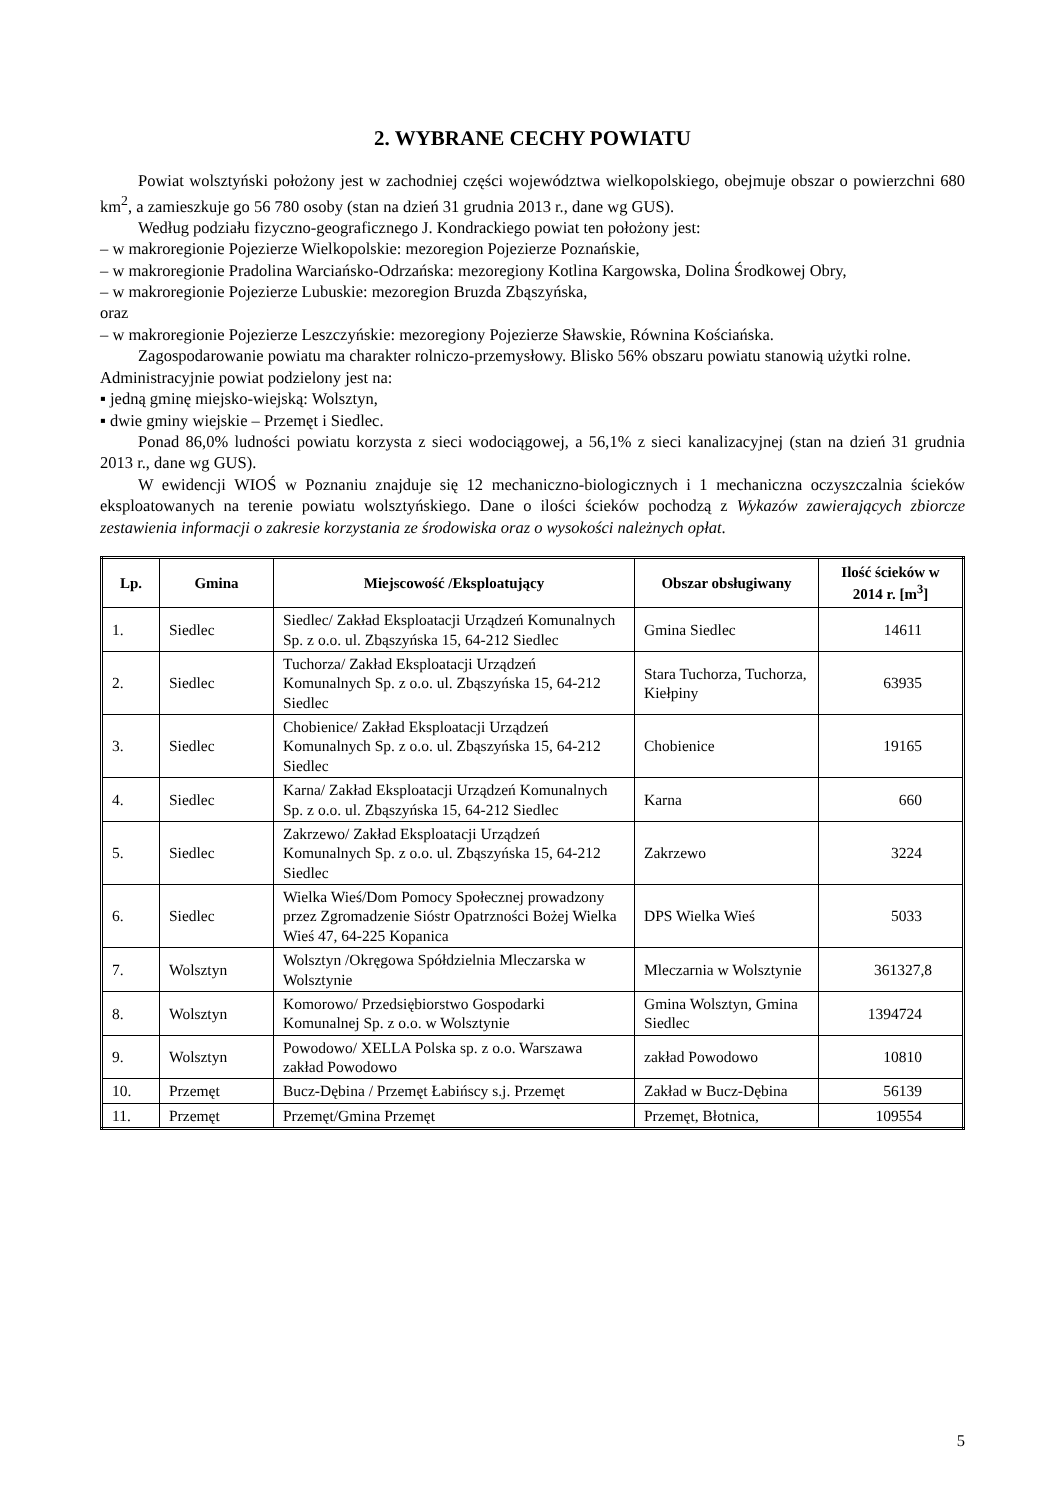2. WYBRANE CECHY POWIATU
Powiat wolsztyński położony jest w zachodniej części województwa wielkopolskiego, obejmuje obszar o powierzchni 680 km<sup>2</sup>, a zamieszkuje go 56 780 osoby (stan na dzień 31 grudnia 2013 r., dane wg GUS).
Według podziału fizyczno-geograficznego J. Kondrackiego powiat ten położony jest:
– w makroregionie Pojezierze Wielkopolskie: mezoregion Pojezierze Poznańskie,
– w makroregionie Pradolina Warciańsko-Odrzańska: mezoregiony Kotlina Kargowska, Dolina Środkowej Obry,
– w makroregionie Pojezierze Lubuskie: mezoregion Bruzda Zbąszyńska,
oraz
– w makroregionie Pojezierze Leszczyńskie: mezoregiony Pojezierze Sławskie, Równina Kościańska.
Zagospodarowanie powiatu ma charakter rolniczo-przemysłowy. Blisko 56% obszaru powiatu stanowią użytki rolne.
Administracyjnie powiat podzielony jest na:
▪ jedną gminę miejsko-wiejską: Wolsztyn,
▪ dwie gminy wiejskie – Przemęt i Siedlec.
Ponad 86,0% ludności powiatu korzysta z sieci wodociągowej, a 56,1% z sieci kanalizacyjnej (stan na dzień 31 grudnia 2013 r., dane wg GUS).
W ewidencji WIOŚ w Poznaniu znajduje się 12 mechaniczno-biologicznych i 1 mechaniczna oczyszczalnia ścieków eksploatowanych na terenie powiatu wolsztyńskiego. Dane o ilości ścieków pochodzą z Wykazów zawierających zbiorcze zestawienia informacji o zakresie korzystania ze środowiska oraz o wysokości należnych opłat.
| Lp. | Gmina | Miejscowość /Eksploatujący | Obszar obsługiwany | Ilość ścieków w 2014 r. [m<sup>3</sup>] |
| --- | --- | --- | --- | --- |
| 1. | Siedlec | Siedlec/ Zakład Eksploatacji Urządzeń Komunalnych Sp. z o.o. ul. Zbąszyńska 15, 64-212 Siedlec | Gmina Siedlec | 14611 |
| 2. | Siedlec | Tuchorza/ Zakład Eksploatacji Urządzeń Komunalnych Sp. z o.o. ul. Zbąszyńska 15, 64-212 Siedlec | Stara Tuchorza, Tuchorza, Kiełpiny | 63935 |
| 3. | Siedlec | Chobienice/ Zakład Eksploatacji Urządzeń Komunalnych Sp. z o.o. ul. Zbąszyńska 15, 64-212 Siedlec | Chobienice | 19165 |
| 4. | Siedlec | Karna/ Zakład Eksploatacji Urządzeń Komunalnych Sp. z o.o. ul. Zbąszyńska 15, 64-212 Siedlec | Karna | 660 |
| 5. | Siedlec | Zakrzewo/ Zakład Eksploatacji Urządzeń Komunalnych Sp. z o.o. ul. Zbąszyńska 15, 64-212 Siedlec | Zakrzewo | 3224 |
| 6. | Siedlec | Wielka Wieś/Dom Pomocy Społecznej prowadzony przez Zgromadzenie Sióstr Opatrzności Bożej Wielka Wieś 47, 64-225 Kopanica | DPS Wielka Wieś | 5033 |
| 7. | Wolsztyn | Wolsztyn /Okręgowa Spółdzielnia Mleczarska w Wolsztynie | Mleczarnia w Wolsztynie | 361327,8 |
| 8. | Wolsztyn | Komorowo/ Przedsiębiorstwo Gospodarki Komunalnej Sp. z o.o. w Wolsztynie | Gmina Wolsztyn, Gmina Siedlec | 1394724 |
| 9. | Wolsztyn | Powodowo/ XELLA Polska sp. z o.o. Warszawa zakład Powodowo | zakład Powodowo | 10810 |
| 10. | Przemęt | Bucz-Dębina / Przemęt Łabińscy s.j. Przemęt | Zakład w Bucz-Dębina | 56139 |
| 11. | Przemęt | Przemęt/Gmina Przemęt | Przemęt, Błotnica, | 109554 |
5